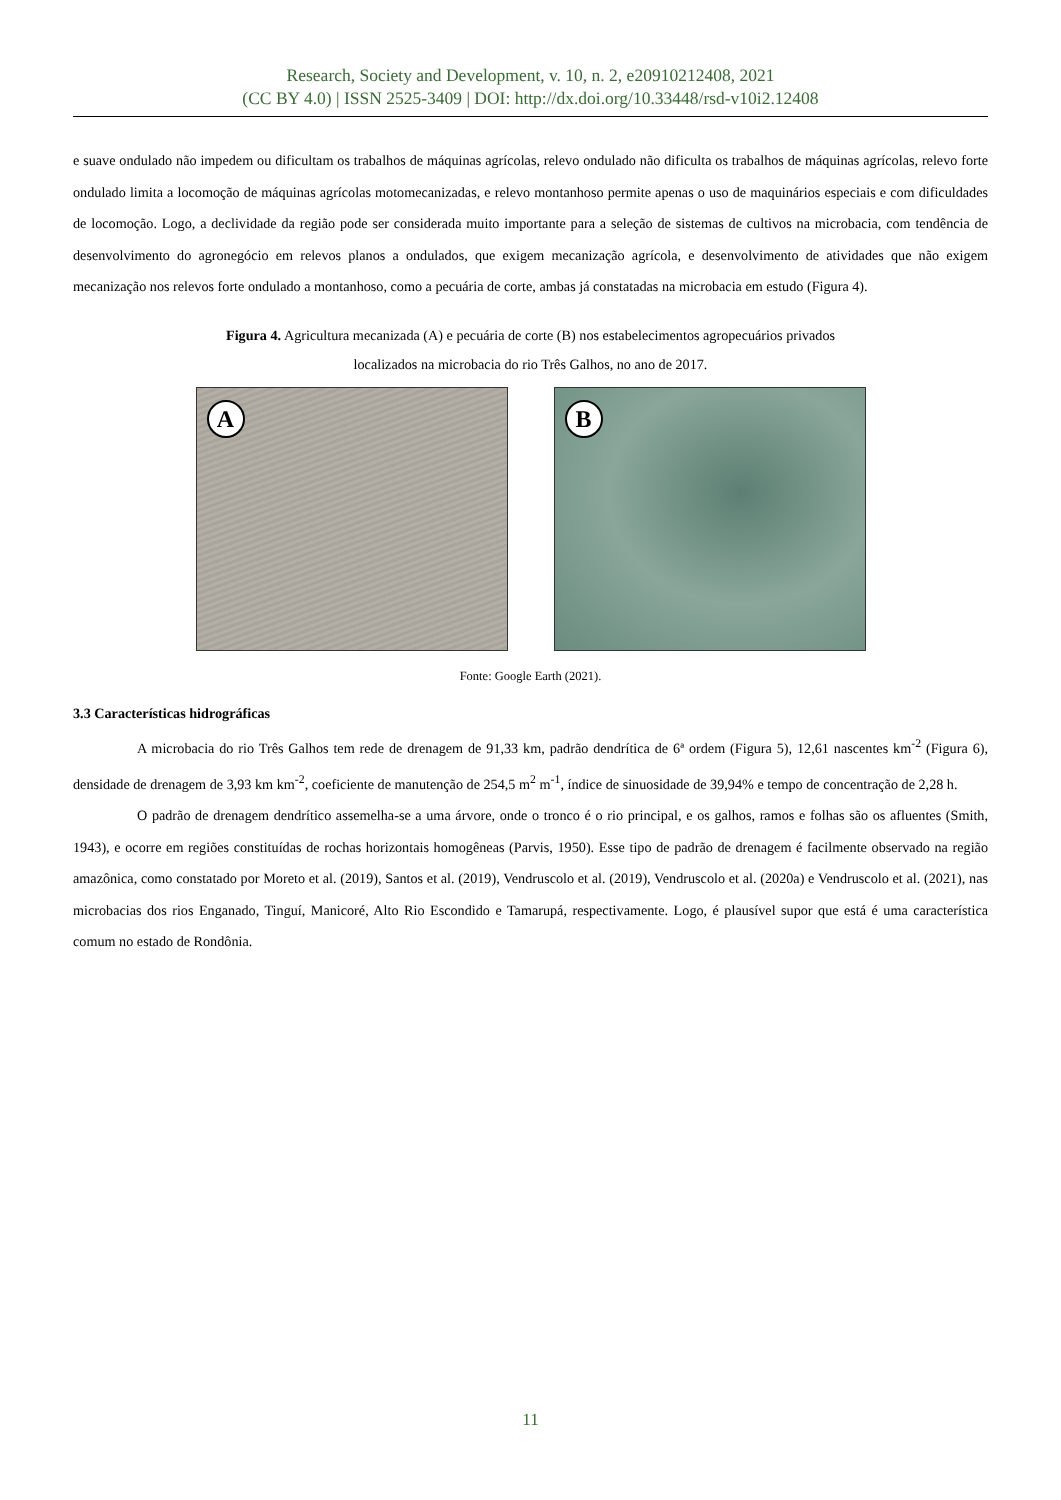Research, Society and Development, v. 10, n. 2, e20910212408, 2021
(CC BY 4.0) | ISSN 2525-3409 | DOI: http://dx.doi.org/10.33448/rsd-v10i2.12408
e suave ondulado não impedem ou dificultam os trabalhos de máquinas agrícolas, relevo ondulado não dificulta os trabalhos de máquinas agrícolas, relevo forte ondulado limita a locomoção de máquinas agrícolas motomecanizadas, e relevo montanhoso permite apenas o uso de maquinários especiais e com dificuldades de locomoção. Logo, a declividade da região pode ser considerada muito importante para a seleção de sistemas de cultivos na microbacia, com tendência de desenvolvimento do agronegócio em relevos planos a ondulados, que exigem mecanização agrícola, e desenvolvimento de atividades que não exigem mecanização nos relevos forte ondulado a montanhoso, como a pecuária de corte, ambas já constatadas na microbacia em estudo (Figura 4).
Figura 4. Agricultura mecanizada (A) e pecuária de corte (B) nos estabelecimentos agropecuários privados
localizados na microbacia do rio Três Galhos, no ano de 2017.
A
B
Fonte: Google Earth (2021).
3.3 Características hidrográficas
A microbacia do rio Três Galhos tem rede de drenagem de 91,33 km, padrão dendrítica de 6ª ordem (Figura 5), 12,61 nascentes km<sup>-2</sup> (Figura 6), densidade de drenagem de 3,93 km km<sup>-2</sup>, coeficiente de manutenção de 254,5 m<sup>2</sup> m<sup>-1</sup>, índice de sinuosidade de 39,94% e tempo de concentração de 2,28 h.
O padrão de drenagem dendrítico assemelha-se a uma árvore, onde o tronco é o rio principal, e os galhos, ramos e folhas são os afluentes (Smith, 1943), e ocorre em regiões constituídas de rochas horizontais homogêneas (Parvis, 1950). Esse tipo de padrão de drenagem é facilmente observado na região amazônica, como constatado por Moreto et al. (2019), Santos et al. (2019), Vendruscolo et al. (2019), Vendruscolo et al. (2020a) e Vendruscolo et al. (2021), nas microbacias dos rios Enganado, Tinguí, Manicoré, Alto Rio Escondido e Tamarupá, respectivamente. Logo, é plausível supor que está é uma característica comum no estado de Rondônia.
11